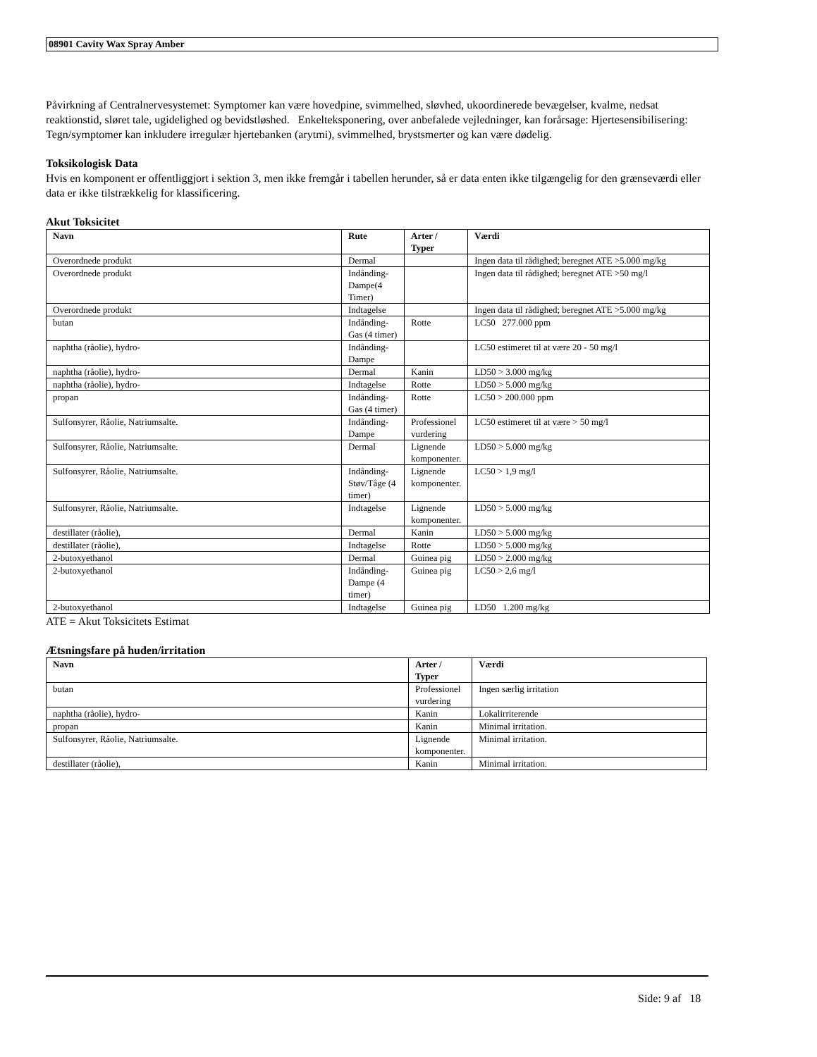08901 Cavity Wax Spray Amber
Påvirkning af Centralnervesystemet: Symptomer kan være hovedpine, svimmelhed, sløvhed, ukoordinerede bevægelser, kvalme, nedsat reaktionstid, sløret tale, ugidelighed og bevidstløshed. Enkelteksponering, over anbefalede vejledninger, kan forårsage: Hjertesensibilisering: Tegn/symptomer kan inkludere irregulær hjertebanken (arytmi), svimmelhed, brystsmerter og kan være dødelig.
Toksikologisk Data
Hvis en komponent er offentliggjort i sektion 3, men ikke fremgår i tabellen herunder, så er data enten ikke tilgængelig for den grænseværdi eller data er ikke tilstrækkelig for klassificering.
Akut Toksicitet
| Navn | Rute | Arter / Typer | Værdi |
| --- | --- | --- | --- |
| Overordnede produkt | Dermal | | Ingen data til rådighed; beregnet ATE >5.000 mg/kg |
| Overordnede produkt | Indånding-Dampe(4 Timer) | | Ingen data til rådighed; beregnet ATE >50 mg/l |
| Overordnede produkt | Indtagelse | | Ingen data til rådighed; beregnet ATE >5.000 mg/kg |
| butan | Indånding-Gas (4 timer) | Rotte | LC50 277.000 ppm |
| naphtha (råolie), hydro- | Indånding-Dampe | | LC50 estimeret til at være 20 - 50 mg/l |
| naphtha (råolie), hydro- | Dermal | Kanin | LD50 > 3.000 mg/kg |
| naphtha (råolie), hydro- | Indtagelse | Rotte | LD50 > 5.000 mg/kg |
| propan | Indånding-Gas (4 timer) | Rotte | LC50 > 200.000 ppm |
| Sulfonsyrer, Råolie, Natriumsalte. | Indånding-Dampe | Professionel vurdering | LC50 estimeret til at være > 50 mg/l |
| Sulfonsyrer, Råolie, Natriumsalte. | Dermal | Lignende komponenter. | LD50 > 5.000 mg/kg |
| Sulfonsyrer, Råolie, Natriumsalte. | Indånding-Støv/Tåge (4 timer) | Lignende komponenter. | LC50 > 1,9 mg/l |
| Sulfonsyrer, Råolie, Natriumsalte. | Indtagelse | Lignende komponenter. | LD50 > 5.000 mg/kg |
| destillater (råolie), | Dermal | Kanin | LD50 > 5.000 mg/kg |
| destillater (råolie), | Indtagelse | Rotte | LD50 > 5.000 mg/kg |
| 2-butoxyethanol | Dermal | Guinea pig | LD50 > 2.000 mg/kg |
| 2-butoxyethanol | Indånding-Dampe (4 timer) | Guinea pig | LC50 > 2,6 mg/l |
| 2-butoxyethanol | Indtagelse | Guinea pig | LD50 1.200 mg/kg |
ATE = Akut Toksicitets Estimat
Ætsningsfare på huden/irritation
| Navn | Arter / Typer | Værdi |
| --- | --- | --- |
| butan | Professionel vurdering | Ingen særlig irritation |
| naphtha (råolie), hydro- | Kanin | Lokalirriterende |
| propan | Kanin | Minimal irritation. |
| Sulfonsyrer, Råolie, Natriumsalte. | Lignende komponenter. | Minimal irritation. |
| destillater (råolie), | Kanin | Minimal irritation. |
Side: 9 af 18